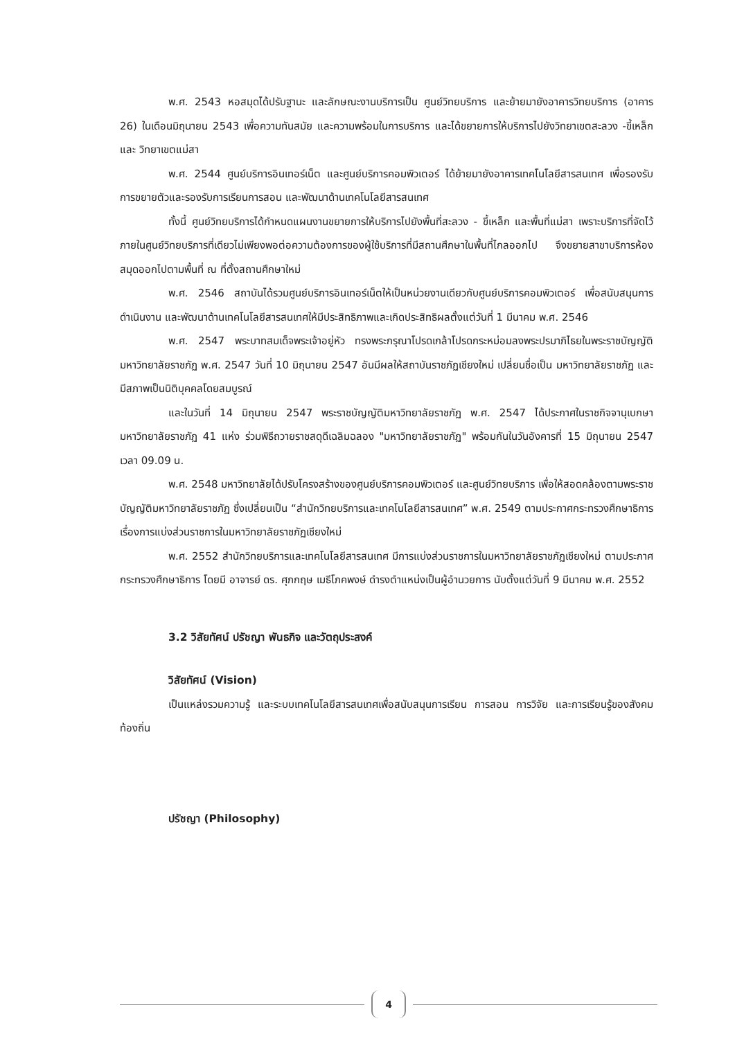พ.ศ. 2543 หอสมุดได้ปรับฐานะ และลักษณะงานบริการเป็น ศูนย์วิทยบริการ และย้ายมายังอาคารวิทยบริการ (อาคาร 26) ในเดือนมิถุนายน 2543 เพื่อความทันสมัย และความพร้อมในการบริการ และได้ขยายการให้บริการไปยังวิทยาเขตสะลวง -ขี้เหล็ก และ วิทยาเขตแม่สา
พ.ศ. 2544 ศูนย์บริการอินเทอร์เน็ต และศูนย์บริการคอมพิวเตอร์ ได้ย้ายมายังอาคารเทคโนโลยีสารสนเทศ เพื่อรองรับการขยายตัวและรองรับการเรียนการสอน และพัฒนาด้านเทคโนโลยีสารสนเทศ
ทั้งนี้ ศูนย์วิทยบริการได้กำหนดแผนงานขยายการให้บริการไปยังพื้นที่สะลวง - ขี้เหล็ก และพื้นที่แม่สา เพราะบริการที่จัดไว้ภายในศูนย์วิทยบริการที่เดียวไม่เพียงพอต่อความต้องการของผู้ใช้บริการที่มีสถานศึกษาในพื้นที่ไกลออกไป จึงขยายสาขาบริการห้องสมุดออกไปตามพื้นที่ ณ ที่ตั้งสถานศึกษาใหม่
พ.ศ. 2546 สถาบันได้รวมศูนย์บริการอินเทอร์เน็ตให้เป็นหน่วยงานเดียวกับศูนย์บริการคอมพิวเตอร์ เพื่อสนับสนุนการดำเนินงาน และพัฒนาด้านเทคโนโลยีสารสนเทศให้มีประสิทธิภาพและเกิดประสิทธิผลตั้งแต่วันที่ 1 มีนาคม พ.ศ. 2546
พ.ศ. 2547 พระบาทสมเด็จพระเจ้าอยู่หัว ทรงพระกรุณาโปรดเกล้าโปรดกระหม่อมลงพระปรมาภิไธยในพระราชบัญญัติ มหาวิทยาลัยราชภัฏ พ.ศ. 2547 วันที่ 10 มิถุนายน 2547 อันมีผลให้สถาบันราชภัฏเชียงใหม่ เปลี่ยนชื่อเป็น มหาวิทยาลัยราชภัฏ และมีสภาพเป็นนิติบุคคลโดยสมบูรณ์
และในวันที่ 14 มิถุนายน 2547 พระราชบัญญัติมหาวิทยาลัยราชภัฏ พ.ศ. 2547 ได้ประกาศในราชกิจจานุเบกษามหาวิทยาลัยราชภัฏ 41 แห่ง ร่วมพิธีถวายราชสดุดีเฉลิมฉลอง "มหาวิทยาลัยราชภัฏ" พร้อมกันในวันอังคารที่ 15 มิถุนายน 2547 เวลา 09.09 น.
พ.ศ. 2548 มหาวิทยาลัยได้ปรับโครงสร้างของศูนย์บริการคอมพิวเตอร์ และศูนย์วิทยบริการ เพื่อให้สอดคล้องตามพระราชบัญญัติมหาวิทยาลัยราชภัฏ ซึ่งเปลี่ยนเป็น “สำนักวิทยบริการและเทคโนโลยีสารสนเทศ” พ.ศ. 2549 ตามประกาศกระทรวงศึกษาธิการ เรื่องการแบ่งส่วนราชการในมหาวิทยาลัยราชภัฏเชียงใหม่
พ.ศ. 2552 สำนักวิทยบริการและเทคโนโลยีสารสนเทศ มีการแบ่งส่วนราชการในมหาวิทยาลัยราชภัฏเชียงใหม่ ตามประกาศกระทรวงศึกษาธิการ โดยมี อาจารย์ ดร. ศุภกฤษ เมธีโภคพงษ์ ดำรงตำแหน่งเป็นผู้อำนวยการ นับตั้งแต่วันที่ 9 มีนาคม พ.ศ. 2552
3.2 วิสัยทัศน์ ปรัชญา พันธกิจ และวัตถุประสงค์
วิสัยทัศน์ (Vision)
เป็นแหล่งรวมความรู้ และระบบเทคโนโลยีสารสนเทศเพื่อสนับสนุนการเรียน การสอน การวิจัย และการเรียนรู้ของสังคมท้องถิ่น
ปรัชญา (Philosophy)
4